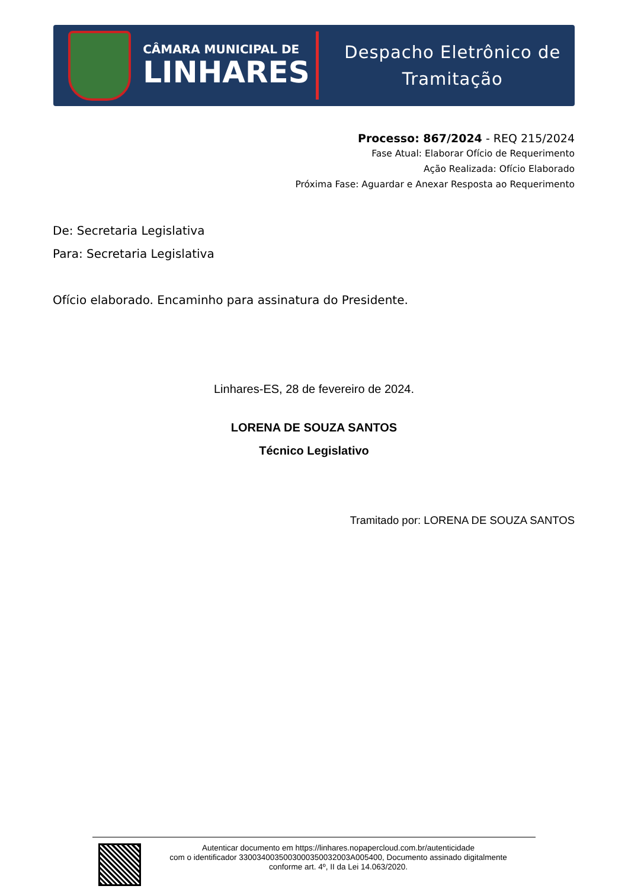CÂMARA MUNICIPAL DE
LINHARES
Despacho Eletrônico de Tramitação
Processo: 867/2024 - REQ 215/2024
Fase Atual: Elaborar Ofício de Requerimento
Ação Realizada: Ofício Elaborado
Próxima Fase: Aguardar e Anexar Resposta ao Requerimento
De: Secretaria Legislativa
Para: Secretaria Legislativa
Ofício elaborado. Encaminho para assinatura do Presidente.
Linhares-ES, 28 de fevereiro de 2024.
LORENA DE SOUZA SANTOS
Técnico Legislativo
Tramitado por: LORENA DE SOUZA SANTOS
Autenticar documento em https://linhares.nopapercloud.com.br/autenticidade
com o identificador 3300340035003000350032003A005400, Documento assinado digitalmente
conforme art. 4º, II da Lei 14.063/2020.